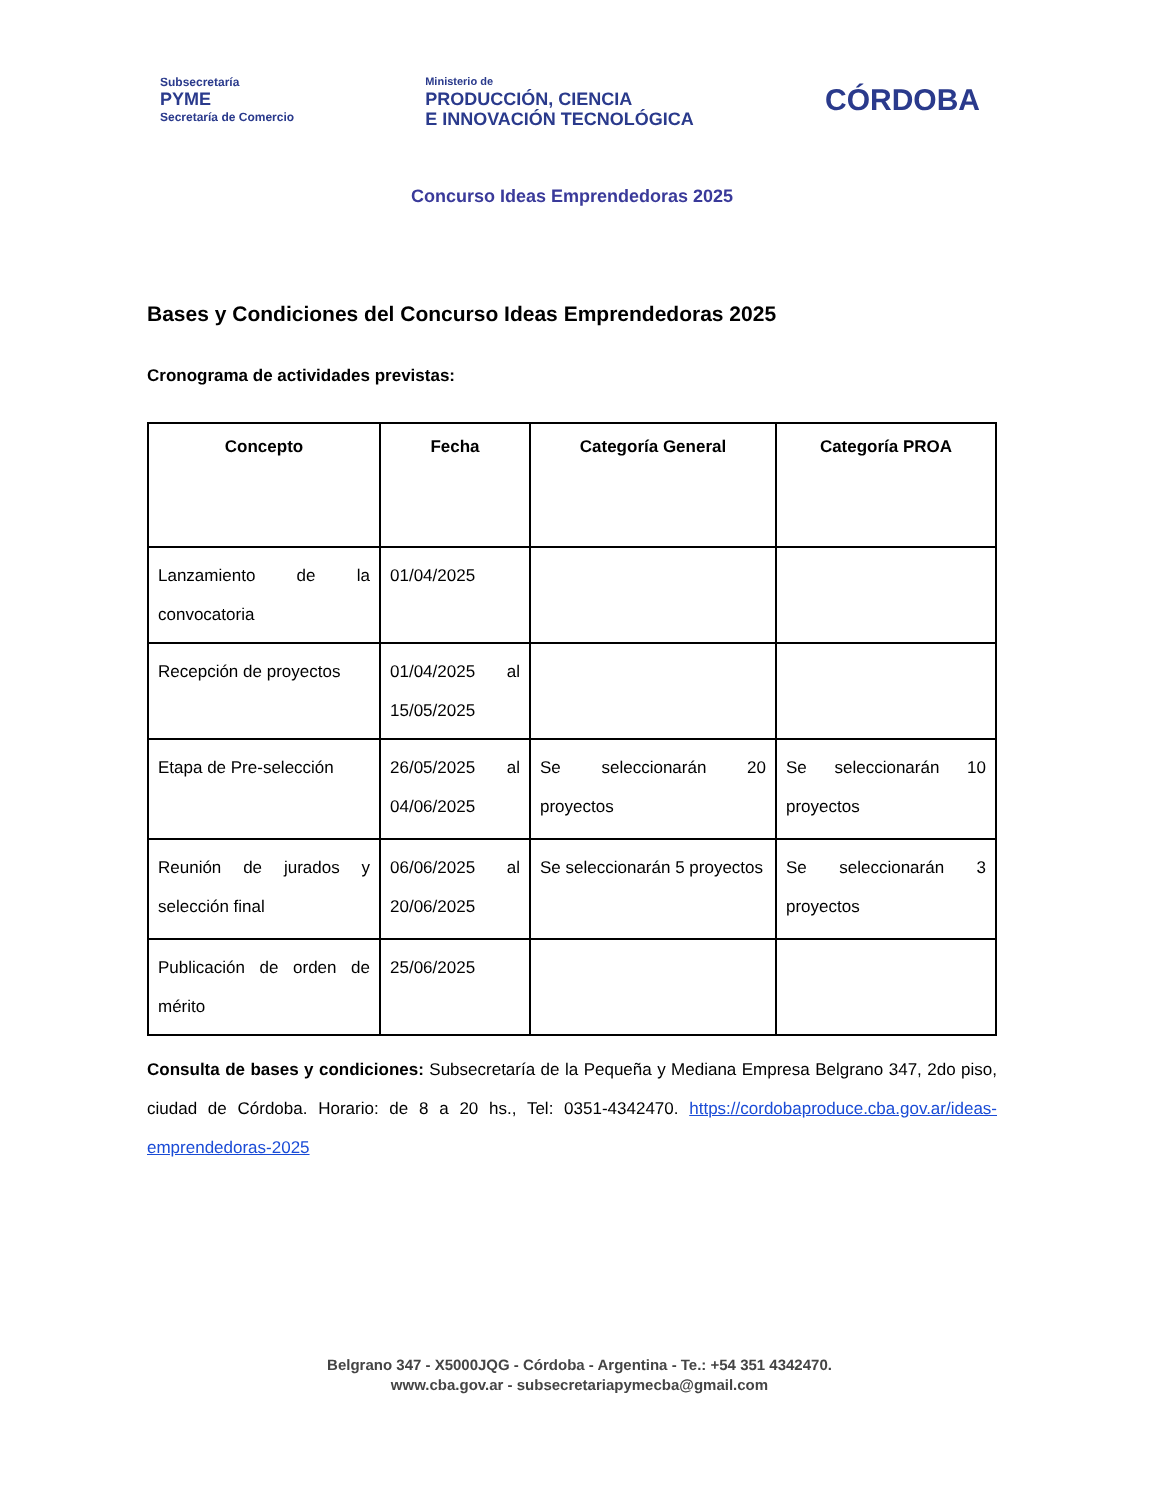Subsecretaría
PYME
Secretaría de Comercio
Ministerio de
PRODUCCIÓN, CIENCIA
E INNOVACIÓN TECNOLÓGICA
CÓRDOBA
Concurso Ideas Emprendedoras 2025
Bases y Condiciones del Concurso Ideas Emprendedoras 2025
Cronograma de actividades previstas:
| Concepto | Fecha | Categoría General | Categoría PROA |
| --- | --- | --- | --- |
| Lanzamiento de la convocatoria | 01/04/2025 | | |
| Recepción de proyectos | 01/04/2025 al 15/05/2025 | | |
| Etapa de Pre-selección | 26/05/2025 al 04/06/2025 | Se seleccionarán 20 proyectos | Se seleccionarán 10 proyectos |
| Reunión de jurados y selección final | 06/06/2025 al 20/06/2025 | Se seleccionarán 5 proyectos | Se seleccionarán 3 proyectos |
| Publicación de orden de mérito | 25/06/2025 | | |
Consulta de bases y condiciones: Subsecretaría de la Pequeña y Mediana Empresa Belgrano 347, 2do piso, ciudad de Córdoba. Horario: de 8 a 20 hs., Tel: 0351-4342470. https://cordobaproduce.cba.gov.ar/ideas-emprendedoras-2025
Belgrano 347 - X5000JQG - Córdoba - Argentina - Te.: +54 351 4342470.
www.cba.gov.ar - subsecretariapymecba@gmail.com